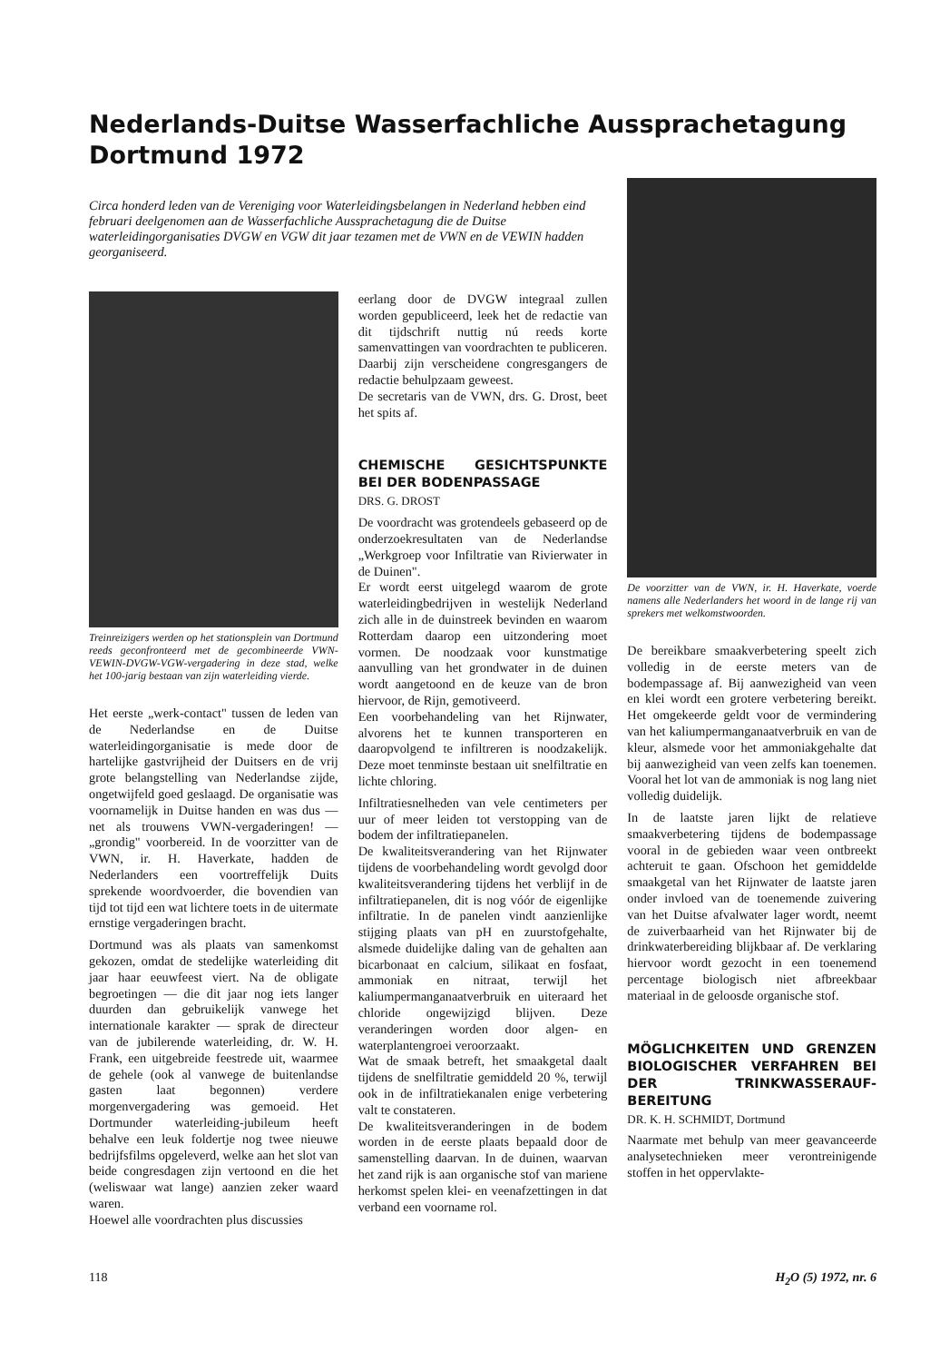Nederlands-Duitse Wasserfachliche Aussprachetagung
Dortmund 1972
Circa honderd leden van de Vereniging voor Waterleidingsbelangen in Nederland hebben eind februari deelgenomen aan de Wasserfachliche Aussprachetagung die de Duitse waterleidingorganisaties DVGW en VGW dit jaar tezamen met de VWN en de VEWIN hadden georganiseerd.
Treinreizigers werden op het stationsplein van Dortmund reeds geconfronteerd met de gecombineerde VWN-VEWIN-DVGW-VGW-vergadering in deze stad, welke het 100-jarig bestaan van zijn waterleiding vierde.
Het eerste „werk-contact" tussen de leden van de Nederlandse en de Duitse waterleidingorganisatie is mede door de hartelijke gastvrijheid der Duitsers en de vrij grote belangstelling van Nederlandse zijde, ongetwijfeld goed geslaagd. De organisatie was voornamelijk in Duitse handen en was dus — net als trouwens VWN-vergaderingen! — „grondig" voorbereid. In de voorzitter van de VWN, ir. H. Haverkate, hadden de Nederlanders een voortreffelijk Duits sprekende woordvoerder, die bovendien van tijd tot tijd een wat lichtere toets in de uitermate ernstige vergaderingen bracht.
Dortmund was als plaats van samenkomst gekozen, omdat de stedelijke waterleiding dit jaar haar eeuwfeest viert. Na de obligate begroetingen — die dit jaar nog iets langer duurden dan gebruikelijk vanwege het internationale karakter — sprak de directeur van de jubilerende waterleiding, dr. W. H. Frank, een uitgebreide feestrede uit, waarmee de gehele (ook al vanwege de buitenlandse gasten laat begonnen) verdere morgenvergadering was gemoeid. Het Dortmunder waterleiding-jubileum heeft behalve een leuk foldertje nog twee nieuwe bedrijfsfilms opgeleverd, welke aan het slot van beide congresdagen zijn vertoond en die het (weliswaar wat lange) aanzien zeker waard waren.
Hoewel alle voordrachten plus discussies
eerlang door de DVGW integraal zullen worden gepubliceerd, leek het de redactie van dit tijdschrift nuttig nú reeds korte samenvattingen van voordrachten te publiceren. Daarbij zijn verscheidene congresgangers de redactie behulpzaam geweest.
De secretaris van de VWN, drs. G. Drost, beet het spits af.
CHEMISCHE GESICHTSPUNKTE BEI DER BODENPASSAGE
DRS. G. DROST
De voordracht was grotendeels gebaseerd op de onderzoekresultaten van de Nederlandse „Werkgroep voor Infiltratie van Rivierwater in de Duinen".
Er wordt eerst uitgelegd waarom de grote waterleidingbedrijven in westelijk Nederland zich alle in de duinstreek bevinden en waarom Rotterdam daarop een uitzondering moet vormen. De noodzaak voor kunstmatige aanvulling van het grondwater in de duinen wordt aangetoond en de keuze van de bron hiervoor, de Rijn, gemotiveerd.
Een voorbehandeling van het Rijnwater, alvorens het te kunnen transporteren en daaropvolgend te infiltreren is noodzakelijk. Deze moet tenminste bestaan uit snelfiltratie en lichte chloring.
Infiltratiesnelheden van vele centimeters per uur of meer leiden tot verstopping van de bodem der infiltratiepanelen.
De kwaliteitsverandering van het Rijnwater tijdens de voorbehandeling wordt gevolgd door kwaliteitsverandering tijdens het verblijf in de infiltratiepanelen, dit is nog vóór de eigenlijke infiltratie. In de panelen vindt aanzienlijke stijging plaats van pH en zuurstofgehalte, alsmede duidelijke daling van de gehalten aan bicarbonaat en calcium, silikaat en fosfaat, ammoniak en nitraat, terwijl het kaliumpermanganaatverbruik en uiteraard het chloride ongewijzigd blijven. Deze veranderingen worden door algen- en waterplantengroei veroorzaakt.
Wat de smaak betreft, het smaakgetal daalt tijdens de snelfiltratie gemiddeld 20 %, terwijl ook in de infiltratiekanalen enige verbetering valt te constateren.
De kwaliteitsveranderingen in de bodem worden in de eerste plaats bepaald door de samenstelling daarvan. In de duinen, waarvan het zand rijk is aan organische stof van mariene herkomst spelen klei- en veenafzettingen in dat verband een voorname rol.
De voorzitter van de VWN, ir. H. Haverkate, voerde namens alle Nederlanders het woord in de lange rij van sprekers met welkomstwoorden.
De bereikbare smaakverbetering speelt zich volledig in de eerste meters van de bodempassage af. Bij aanwezigheid van veen en klei wordt een grotere verbetering bereikt. Het omgekeerde geldt voor de vermindering van het kaliumpermanganaatverbruik en van de kleur, alsmede voor het ammoniakgehalte dat bij aanwezigheid van veen zelfs kan toenemen. Vooral het lot van de ammoniak is nog lang niet volledig duidelijk.
In de laatste jaren lijkt de relatieve smaakverbetering tijdens de bodempassage vooral in de gebieden waar veen ontbreekt achteruit te gaan. Ofschoon het gemiddelde smaakgetal van het Rijnwater de laatste jaren onder invloed van de toenemende zuivering van het Duitse afvalwater lager wordt, neemt de zuiverbaarheid van het Rijnwater bij de drinkwaterbereiding blijkbaar af. De verklaring hiervoor wordt gezocht in een toenemend percentage biologisch niet afbreekbaar materiaal in de geloosde organische stof.
MÖGLICHKEITEN UND GRENZEN BIOLOGISCHER VERFAHREN BEI DER TRINKWASSERAUF-BEREITUNG
DR. K. H. SCHMIDT, Dortmund
Naarmate met behulp van meer geavanceerde analysetechnieken meer verontreinigende stoffen in het oppervlakte-
118 H<sub>2</sub>O (5) 1972, nr. 6